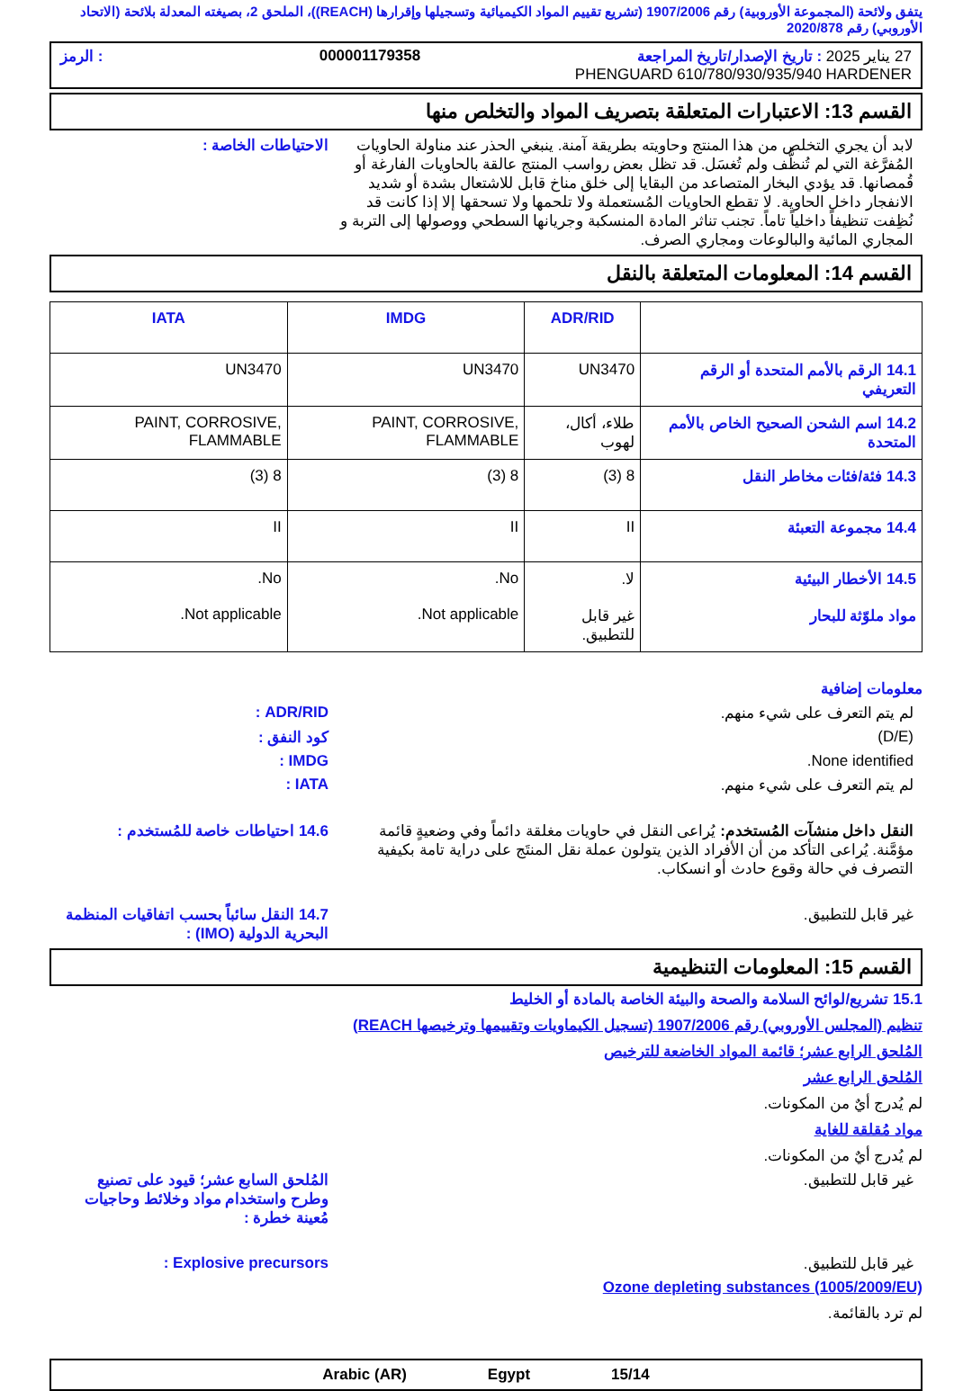يتفق ولائحة (المجموعة الأوروبية) رقم 1907/2006 (تشريع تقييم المواد الكيميائية وتسجيلها وإقرارها (REACH))، الملحق 2، بصيغته المعدلة بلائحة (الاتحاد الأوروبي) رقم 2020/878
27 يناير 2025 : تاريخ الإصدار/تاريخ المراجعة 000001179358: الرمز
PHENGUARD 610/780/930/935/940 HARDENER
القسم 13: الاعتبارات المتعلقة بتصريف المواد والتخلص منها
لابد أن يجري التخلص من هذا المنتج وحاويته بطريقة آمنة. ينبغي الحذر عند مناولة الحاويات المُفرَّغة التي لم تُنظَّف ولم تُغسَل. قد تظل بعض رواسب المنتج عالقة بالحاويات الفارغة أو قُمصانها. قد يؤدي البخار المتصاعد من البقايا إلى خلق مناخ قابل للاشتعال بشدة أو شديد الانفجار داخل الحاوية. لا تقطع الحاويات المُستعملة ولا تلحمها ولا تسحقها إلا إذا كانت قد نُظِفت تنظيفاً داخلياً تاماً. تجنب تناثر المادة المنسكبة وجريانها السطحي ووصولها إلى التربة و المجاري المائية والبالوعات ومجاري الصرف.
الاحتياطات الخاصة :
القسم 14: المعلومات المتعلقة بالنقل
| | ADR/RID | IMDG | IATA |
| --- | --- | --- | --- |
| 14.1 الرقم بالأمم المتحدة أو الرقم التعريفي | UN3470 | UN3470 | UN3470 |
| 14.2 اسم الشحن الصحيح الخاص بالأمم المتحدة | طلاء، أكال، لهوب | PAINT, CORROSIVE, FLAMMABLE | PAINT, CORROSIVE, FLAMMABLE |
| 14.3 فئة/فئات مخاطر النقل | 8 (3) | 8 (3) | 8 (3) |
| 14.4 مجموعة التعبئة | II | II | II |
| 14.5 الأخطار البيئية مواد ملوّثة للبحار | لا. غير قابل للتطبيق. | No. Not applicable. | No. Not applicable. |
معلومات إضافية
لم يتم التعرف على شيء منهم. ADR/RID :
(D/E) كود النفق :
None identified. IMDG :
لم يتم التعرف على شيء منهم. IATA :
النقل داخل منشآت المُستخدم: يُراعى النقل في حاويات مغلقة دائماً وفي وضعيةٍ قائمة مؤمَّنة. يُراعى التأكد من أن الأفراد الذين يتولون عملة نقل المنتَج على دراية تامة بكيفية التصرف في حالة وقوع حادث أو انسكاب.
14.6 احتياطات خاصة للمُستخدم :
غير قابل للتطبيق. 14.7 النقل سائباً بحسب اتفاقيات المنظمة البحرية الدولية (IMO) :
القسم 15: المعلومات التنظيمية
15.1 تشريع/لوائح السلامة والصحة والبيئة الخاصة بالمادة أو الخليط
تنظيم (المجلس الأوروبي) رقم 1907/2006 (تسجيل الكيماويات وتقييمها وترخيصها REACH)
المُلحق الرابع عشر؛ قائمة المواد الخاضعة للترخيص
المُلحق الرابع عشر
لم يُدرج أيٌ من المكونات.
مواد مُقلقة للغاية
لم يُدرج أيٌ من المكونات.
غير قابل للتطبيق. المُلحق السابع عشر؛ قيود على تصنيع وطرح واستخدام مواد وخلائط وحاجيات مُعينة خطرة :
غير قابل للتطبيق. Explosive precursors :
Ozone depleting substances (1005/2009/EU)
لم ترد بالقائمة.
Arabic (AR) Egypt 15/14